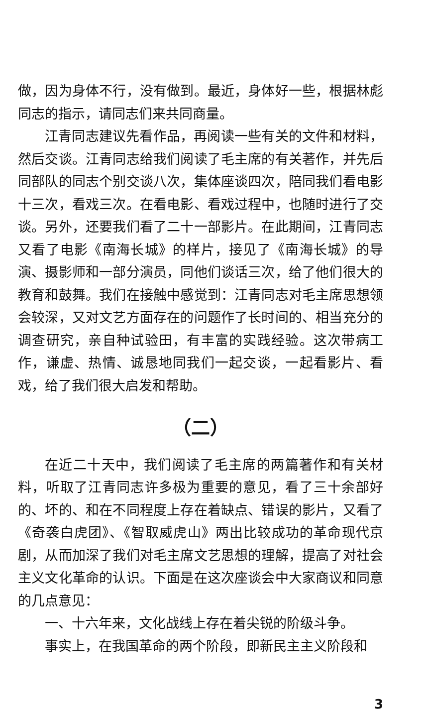做，因为身体不行，没有做到。最近，身体好一些，根据林彪同志的指示，请同志们来共同商量。
江青同志建议先看作品，再阅读一些有关的文件和材料，然后交谈。江青同志给我们阅读了毛主席的有关著作，并先后同部队的同志个别交谈八次，集体座谈四次，陪同我们看电影十三次，看戏三次。在看电影、看戏过程中，也随时进行了交谈。另外，还要我们看了二十一部影片。在此期间，江青同志又看了电影《南海长城》的样片，接见了《南海长城》的导演、摄影师和一部分演员，同他们谈话三次，给了他们很大的教育和鼓舞。我们在接触中感觉到：江青同志对毛主席思想领会较深，又对文艺方面存在的问题作了长时间的、相当充分的调查研究，亲自种试验田，有丰富的实践经验。这次带病工作，谦虚、热情、诚恳地同我们一起交谈，一起看影片、看戏，给了我们很大启发和帮助。
（二）
在近二十天中，我们阅读了毛主席的两篇著作和有关材料，听取了江青同志许多极为重要的意见，看了三十余部好的、坏的、和在不同程度上存在着缺点、错误的影片，又看了《奇袭白虎团》、《智取威虎山》两出比较成功的革命现代京剧，从而加深了我们对毛主席文艺思想的理解，提高了对社会主义文化革命的认识。下面是在这次座谈会中大家商议和同意的几点意见：
一、十六年来，文化战线上存在着尖锐的阶级斗争。
事实上，在我国革命的两个阶段，即新民主主义阶段和
3